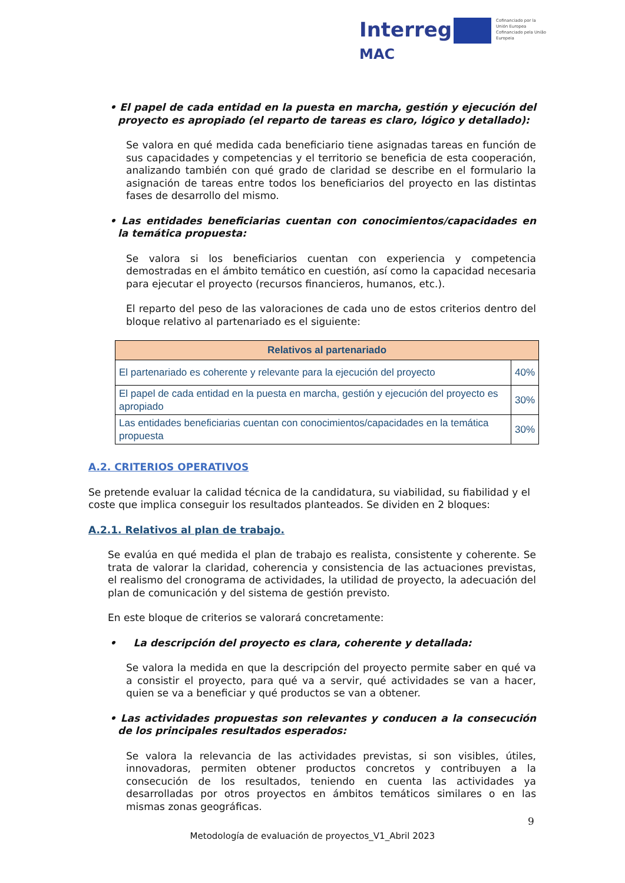Interreg
MAC
Cofinanciado por la Unión Europea Cofinanciado pela União Europeia
• El papel de cada entidad en la puesta en marcha, gestión y ejecución del proyecto es apropiado (el reparto de tareas es claro, lógico y detallado):
Se valora en qué medida cada beneficiario tiene asignadas tareas en función de sus capacidades y competencias y el territorio se beneficia de esta cooperación, analizando también con qué grado de claridad se describe en el formulario la asignación de tareas entre todos los beneficiarios del proyecto en las distintas fases de desarrollo del mismo.
• Las entidades beneficiarias cuentan con conocimientos/capacidades en la temática propuesta:
Se valora si los beneficiarios cuentan con experiencia y competencia demostradas en el ámbito temático en cuestión, así como la capacidad necesaria para ejecutar el proyecto (recursos financieros, humanos, etc.).
El reparto del peso de las valoraciones de cada uno de estos criterios dentro del bloque relativo al partenariado es el siguiente:
| Relativos al partenariado | |
| --- | --- |
| El partenariado es coherente y relevante para la ejecución del proyecto | 40% |
| El papel de cada entidad en la puesta en marcha, gestión y ejecución del proyecto es apropiado | 30% |
| Las entidades beneficiarias cuentan con conocimientos/capacidades en la temática propuesta | 30% |
A.2. CRITERIOS OPERATIVOS
Se pretende evaluar la calidad técnica de la candidatura, su viabilidad, su fiabilidad y el coste que implica conseguir los resultados planteados. Se dividen en 2 bloques:
A.2.1. Relativos al plan de trabajo.
Se evalúa en qué medida el plan de trabajo es realista, consistente y coherente. Se trata de valorar la claridad, coherencia y consistencia de las actuaciones previstas, el realismo del cronograma de actividades, la utilidad de proyecto, la adecuación del plan de comunicación y del sistema de gestión previsto.
En este bloque de criterios se valorará concretamente:
• La descripción del proyecto es clara, coherente y detallada:
Se valora la medida en que la descripción del proyecto permite saber en qué va a consistir el proyecto, para qué va a servir, qué actividades se van a hacer, quien se va a beneficiar y qué productos se van a obtener.
• Las actividades propuestas son relevantes y conducen a la consecución de los principales resultados esperados:
Se valora la relevancia de las actividades previstas, si son visibles, útiles, innovadoras, permiten obtener productos concretos y contribuyen a la consecución de los resultados, teniendo en cuenta las actividades ya desarrolladas por otros proyectos en ámbitos temáticos similares o en las mismas zonas geográficas.
9
Metodología de evaluación de proyectos_V1_Abril 2023